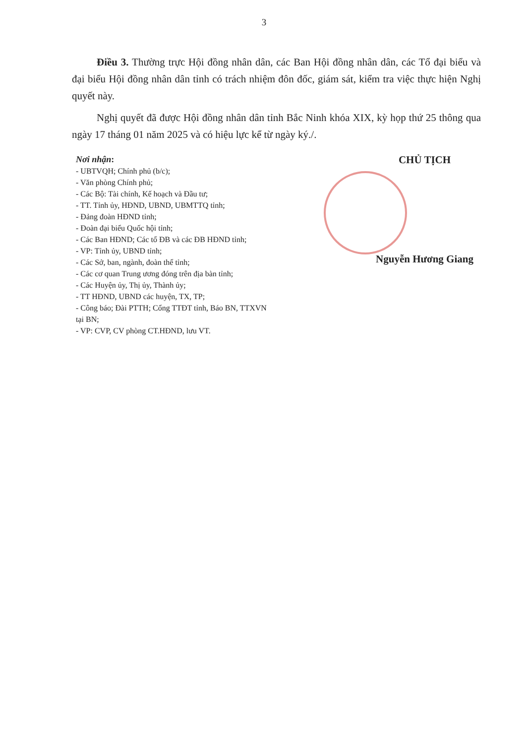3
Điều 3. Thường trực Hội đồng nhân dân, các Ban Hội đồng nhân dân, các Tổ đại biểu và đại biểu Hội đồng nhân dân tỉnh có trách nhiệm đôn đốc, giám sát, kiểm tra việc thực hiện Nghị quyết này.
Nghị quyết đã được Hội đồng nhân dân tỉnh Bắc Ninh khóa XIX, kỳ họp thứ 25 thông qua ngày 17 tháng 01 năm 2025 và có hiệu lực kể từ ngày ký./.
Nơi nhận:
- UBTVQH; Chính phủ (b/c);
- Văn phòng Chính phủ;
- Các Bộ: Tài chính, Kế hoạch và Đầu tư;
- TT. Tỉnh ủy, HĐND, UBND, UBMTTQ tỉnh;
- Đảng đoàn HĐND tỉnh;
- Đoàn đại biểu Quốc hội tỉnh;
- Các Ban HĐND; Các tổ ĐB và các ĐB HĐND tỉnh;
- VP: Tỉnh ủy, UBND tỉnh;
- Các Sở, ban, ngành, đoàn thể tỉnh;
- Các cơ quan Trung ương đóng trên địa bàn tỉnh;
- Các Huyện ủy, Thị ủy, Thành ủy;
- TT HĐND, UBND các huyện, TX, TP;
- Công báo; Đài PTTH; Cổng TTĐT tỉnh, Báo BN, TTXVN tại BN;
- VP: CVP, CV phòng CT.HĐND, lưu VT.
CHỦ TỊCH
Nguyễn Hương Giang